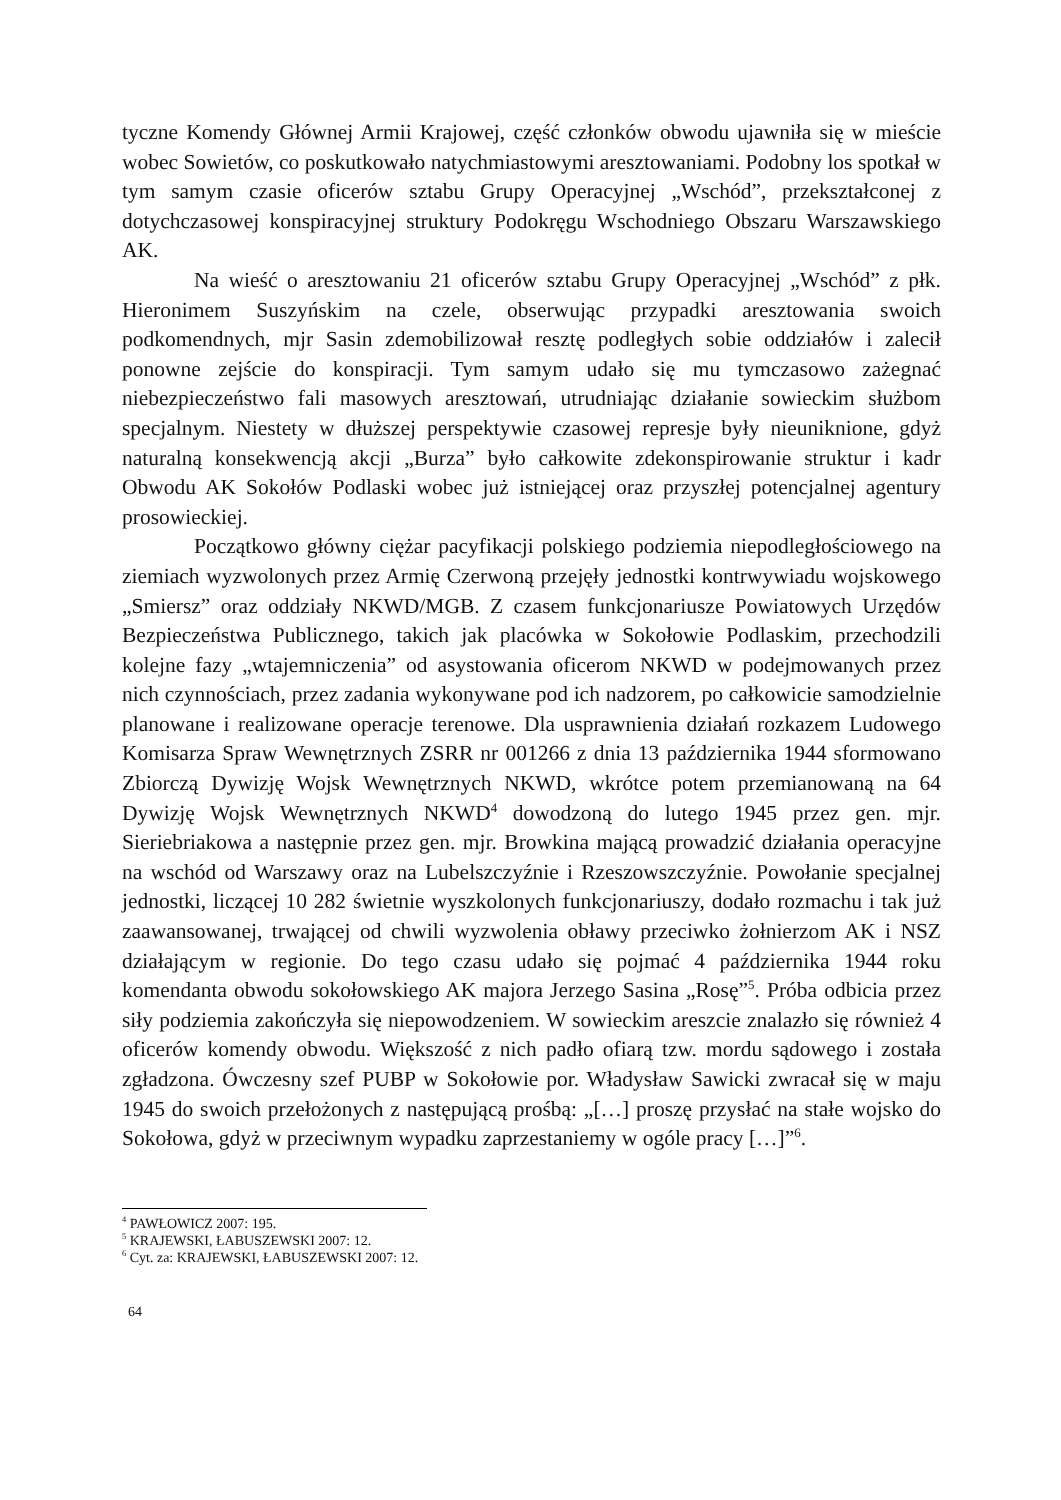tyczne Komendy Głównej Armii Krajowej, część członków obwodu ujawniła się w mieście wobec Sowietów, co poskutkowało natychmiastowymi aresztowaniami. Podobny los spotkał w tym samym czasie oficerów sztabu Grupy Operacyjnej „Wschód”, przekształconej z dotychczasowej konspiracyjnej struktury Podokręgu Wschodniego Obszaru Warszawskiego AK.
Na wieść o aresztowaniu 21 oficerów sztabu Grupy Operacyjnej „Wschód” z płk. Hieronimem Suszyńskim na czele, obserwując przypadki aresztowania swoich podkomendnych, mjr Sasin zdemobilizował resztę podległych sobie oddziałów i zalecił ponowne zejście do konspiracji. Tym samym udało się mu tymczasowo zażegnać niebezpieczeństwo fali masowych aresztowań, utrudniając działanie sowieckim służbom specjalnym. Niestety w dłuższej perspektywie czasowej represje były nieuniknione, gdyż naturalną konsekwencją akcji „Burza” było całkowite zdekonspirowanie struktur i kadr Obwodu AK Sokołów Podlaski wobec już istniejącej oraz przyszłej potencjalnej agentury prosowieckiej.
Początkowo główny ciężar pacyfikacji polskiego podziemia niepodległościowego na ziemiach wyzwolonych przez Armię Czerwoną przejęły jednostki kontrwywiadu wojskowego „Smiersz” oraz oddziały NKWD/MGB. Z czasem funkcjonariusze Powiatowych Urzędów Bezpieczeństwa Publicznego, takich jak placówka w Sokołowie Podlaskim, przechodzili kolejne fazy „wtajemniczenia” od asystowania oficerom NKWD w podejmowanych przez nich czynnościach, przez zadania wykonywane pod ich nadzorem, po całkowicie samodzielnie planowane i realizowane operacje terenowe. Dla usprawnienia działań rozkazem Ludowego Komisarza Spraw Wewnętrznych ZSRR nr 001266 z dnia 13 października 1944 sformowano Zbiorczą Dywizję Wojsk Wewnętrznych NKWD, wkrótce potem przemianowaną na 64 Dywizję Wojsk Wewnętrznych NKWD<sup>4</sup> dowodzoną do lutego 1945 przez gen. mjr. Sieriebriakowa a następnie przez gen. mjr. Browkina mającą prowadzić działania operacyjne na wschód od Warszawy oraz na Lubelszczyźnie i Rzeszowszczyźnie. Powołanie specjalnej jednostki, liczącej 10 282 świetnie wyszkolonych funkcjonariuszy, dodało rozmachu i tak już zaawansowanej, trwającej od chwili wyzwolenia obławy przeciwko żołnierzom AK i NSZ działającym w regionie. Do tego czasu udało się pojmać 4 października 1944 roku komendanta obwodu sokołowskiego AK majora Jerzego Sasina „Rosę”<sup>5</sup>. Próba odbicia przez siły podziemia zakończyła się niepowodzeniem. W sowieckim areszcie znalazło się również 4 oficerów komendy obwodu. Większość z nich padło ofiarą tzw. mordu sądowego i została zgładzona. Ówczesny szef PUBP w Sokołowie por. Władysław Sawicki zwracał się w maju 1945 do swoich przełożonych z następującą prośbą: „[…] proszę przysłać na stałe wojsko do Sokołowa, gdyż w przeciwnym wypadku zaprzestaniemy w ogóle pracy […]”<sup>6</sup>.
<sup>4</sup> PAWŁOWICZ 2007: 195.
<sup>5</sup> KRAJEWSKI, ŁABUSZEWSKI 2007: 12.
<sup>6</sup> Cyt. za: KRAJEWSKI, ŁABUSZEWSKI 2007: 12.
64